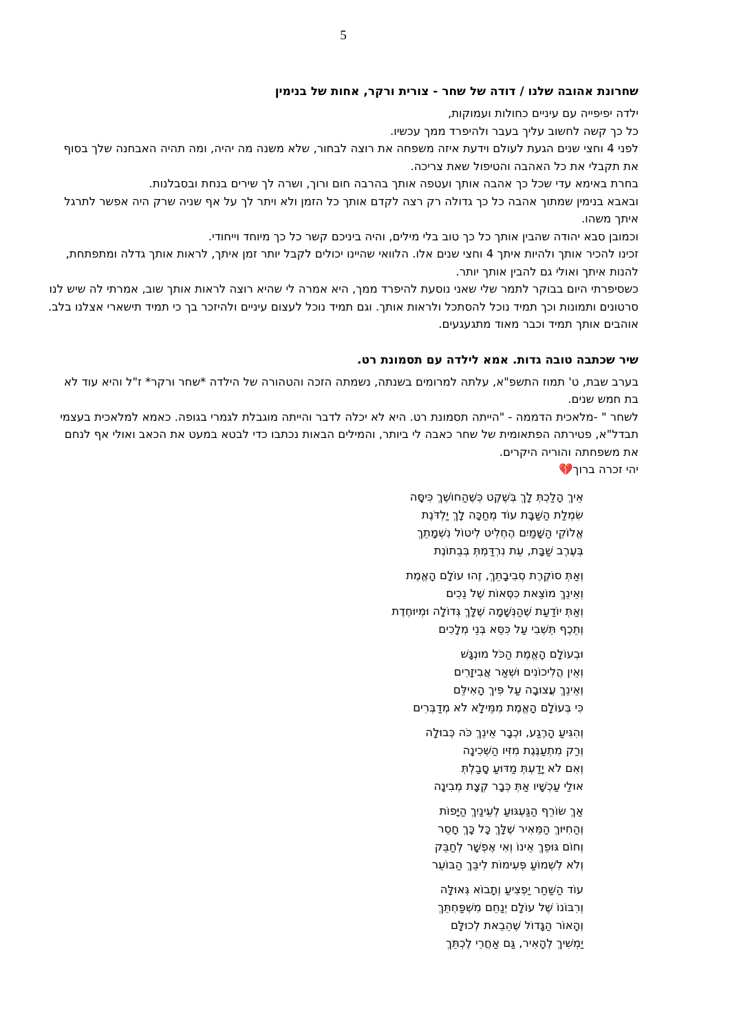5
שחרונת אהובה שלנו / דודה של שחר - צורית ורקר, אחות של בנימין
ילדה יפיפייה עם עיניים כחולות ועמוקות,
כל כך קשה לחשוב עליך בעבר ולהיפרד ממך עכשיו.
לפני 4 וחצי שנים הגעת לעולם וידעת איזה משפחה את רוצה לבחור, שלא משנה מה יהיה, ומה תהיה האבחנה שלך בסוף את תקבלי את כל האהבה והטיפול שאת צריכה.
בחרת באימא עדי שכל כך אהבה אותך ועטפה אותך בהרבה חום ורוך, ושרה לך שירים בנחת ובסבלנות.
ובאבא בנימין שמתוך אהבה כל כך גדולה רק רצה לקדם אותך כל הזמן ולא ויתר לך על אף שניה שרק היה אפשר לתרגל איתך משהו.
וכמובן סבא יהודה שהבין אותך כל כך טוב בלי מילים, והיה ביניכם קשר כל כך מיוחד וייחודי.
זכינו להכיר אותך ולהיות איתך 4 וחצי שנים אלו. הלוואי שהיינו יכולים לקבל יותר זמן איתך, לראות אותך גדלה ומתפתחת, להנות איתך ואולי גם להבין אותך יותר.
כשסיפרתי היום בבוקר לתמר שלי שאני נוסעת להיפרד ממך, היא אמרה לי שהיא רוצה לראות אותך שוב, אמרתי לה שיש לנו סרטונים ותמונות וכך תמיד נוכל להסתכל ולראות אותך. וגם תמיד נוכל לעצום עיניים ולהיזכר בך כי תמיד תישארי אצלנו בלב.
אוהבים אותך תמיד וכבר מאוד מתגעגעים.
שיר שכתבה טובה גדות. אמא לילדה עם תסמונת רט.
בערב שבת, ט' תמוז התשפ"א, עלתה למרומים בשנתה, נשמתה הזכה והטהורה של הילדה *שחר ורקר* ז"ל והיא עוד לא בת חמש שנים.
לשחר " -מלאכית הדממה - "הייתה תסמונת רט. היא לא יכלה לדבר והייתה מוגבלת לגמרי בגופה. כאמא למלאכית בעצמי תבדל"א, פטירתה הפתאומית של שחר כאבה לי ביותר, והמילים הבאות נכתבו כדי לבטא במעט את הכאב ואולי אף לנחם את משפחתה והוריה היקרים.
יהי זכרה ברוך💔
אֵיךְ הָלַכְתְּ לָךְ בְּשֶׁקֶט כְּשֶׁהַחוֹשֶׁךְ כִּיסָּה
שִׂמְלַת הַשַּׁבָּת עוֹד מְחַכָּה לָךְ יַלְדֹּנֶת
אֱלוֹקֵי הַשָּׁמַיִם הֶחְלִיט לִיטוֹל נִשְׁמָתֵךְ
בְּעֶרֶב שַׁבָּת, עֵת נִרְדַּמְתְּ בְּבֵתוֹנֶת
וְאַתְּ סוֹקֶרֶת סְבִיבָתֵךְ, זֶהוּ עוֹלָם הָאֱמֶת
וְאֵינֵךְ מוֹצֵאת כִּסְּאוֹת שֶׁל נֵכִים
וְאַתְּ יוֹדַעַת שֶׁהַנְּשָׁמָה שֶׁלָּךְ גְּדוֹלָה וּמְיוּחֶדֶת
וְתֵכֶף תֵּשְׁבִי עַל כִּסֵּא בְּנֵי מְלָכִים
וּבְעוֹלָם הָאֱמֶת הַכֹּל מוּנְגָּשׁ
וְאֵין הֲלִיכוֹנִים וּשְׁאַר אֲבִיזָרִים
וְאֵינֵךְ עֲצוּבָה עַל פִּיךְ הָאִילֵּם
כִּי בְּעוֹלָם הָאֱמֶת מִמֵּילָא לֹא מְדַבְּרִים
וְהִגִּיעַ הָרֶגַע, וּכְבָר אֵינֵךְ כֹּה כְּבוּלָה
וְרַק מִתְעַנֶּגֶת מִזִּיו הַשְּׁכִינָה
וְאִם לֹא יָדַעְתְּ מַדּוּעַ סָבַלְתְּ
אוּלַי עַכְשָׁיו אַתְּ כְּבָר קְצָת מְבִינָה
אַךְ שׂוֹרֵף הַגַּעְגּוּעַ לְעֵינַיִךְ הַיָּפוֹת
וְהַחִיּוּךְ הַמֵּאִיר שֶׁלָּךְ כָּל כָּךְ חָסֵר
וְחוֹם גּוּפֵךְ אֵינוֹ וְאִי אֶפְשָׁר לְחַבֵּק
וְלֹא לִשְׁמוֹעַ פְּעִימוֹת לִיבֵּךְ הַבּוֹעֵר
עוֹד הַשַּׁחַר יַפְצִיעַ וְתָבוֹא גְּאוּלָּה
וְרִבּוֹנוֹ שֶׁל עוֹלָם יְנַחֵם מִשְׁפַּחְתֵּךְ
וְהָאוֹר הַגָּדוֹל שֶׁהֵבֵאת לְכוּלָּם
יַמְשִׁיךְ לְהָאִיר, גַּם אַחֲרֵי לֶכְתֵּךְ